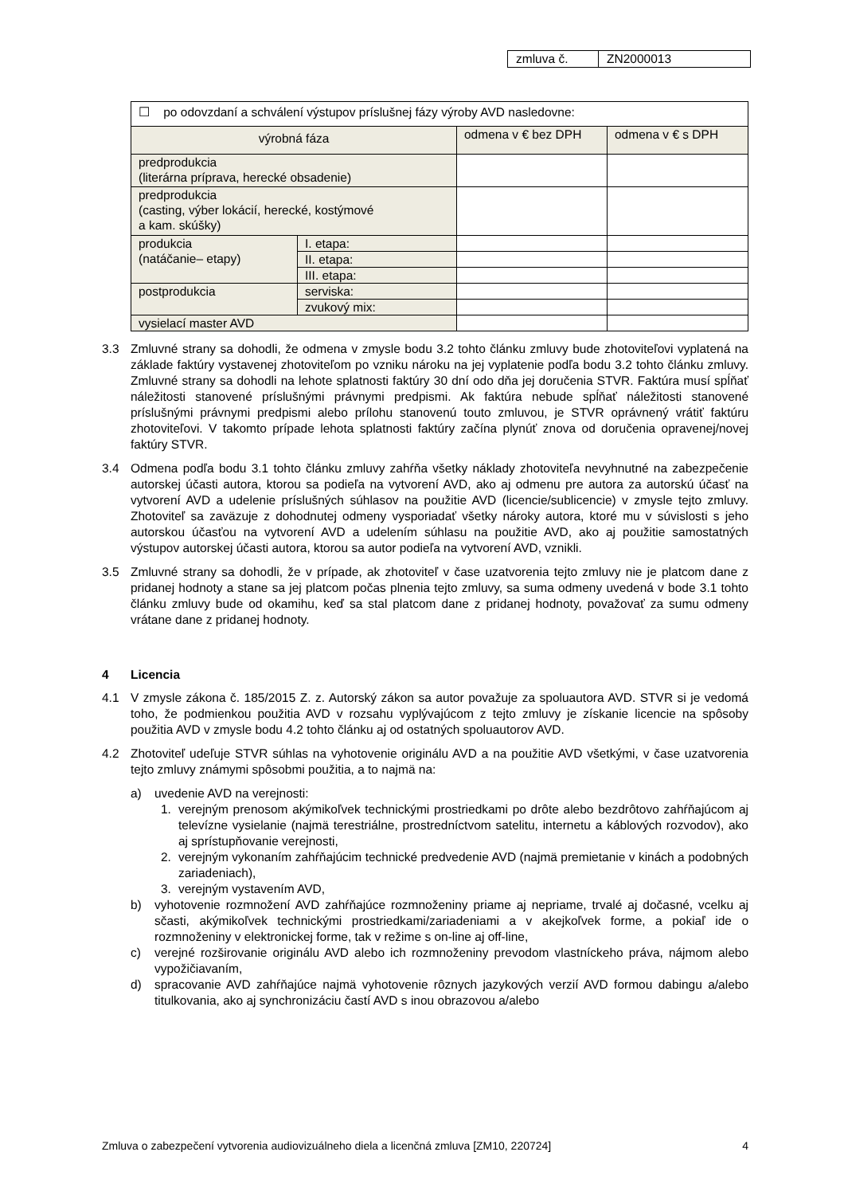| zmluva č. | ZN2000013 |
| ☐ po odovzdaní a schválení výstupov príslušnej fázy výroby AVD nasledovne: | | | |
| výrobná fáza | | odmena v € bez DPH | odmena v € s DPH |
| predprodukcia (literárna príprava, herecké obsadenie) | | | |
| predprodukcia (casting, výber lokácií, herecké, kostýmové a kam. skúšky) | | | |
| produkcia (natáčanie– etapy) | I. etapa: | | |
| | II. etapa: | | |
| | III. etapa: | | |
| postprodukcia | serviska: | | |
| | zvukový mix: | | |
| vysielací master AVD | | | |
3.3 Zmluvné strany sa dohodli, že odmena v zmysle bodu 3.2 tohto článku zmluvy bude zhotoviteľovi vyplatená na základe faktúry vystavenej zhotoviteľom po vzniku nároku na jej vyplatenie podľa bodu 3.2 tohto článku zmluvy. Zmluvné strany sa dohodli na lehote splatnosti faktúry 30 dní odo dňa jej doručenia STVR. Faktúra musí spĺňať náležitosti stanovené príslušnými právnymi predpismi. Ak faktúra nebude spĺňať náležitosti stanovené príslušnými právnymi predpismi alebo prílohu stanovenú touto zmluvou, je STVR oprávnený vrátiť faktúru zhotoviteľovi. V takomto prípade lehota splatnosti faktúry začína plynúť znova od doručenia opravenej/novej faktúry STVR.
3.4 Odmena podľa bodu 3.1 tohto článku zmluvy zahŕňa všetky náklady zhotoviteľa nevyhnutné na zabezpečenie autorskej účasti autora, ktorou sa podieľa na vytvorení AVD, ako aj odmenu pre autora za autorskú účasť na vytvorení AVD a udelenie príslušných súhlasov na použitie AVD (licencie/sublicencie) v zmysle tejto zmluvy. Zhotoviteľ sa zaväzuje z dohodnutej odmeny vysporiadať všetky nároky autora, ktoré mu v súvislosti s jeho autorskou účasťou na vytvorení AVD a udelením súhlasu na použitie AVD, ako aj použitie samostatných výstupov autorskej účasti autora, ktorou sa autor podieľa na vytvorení AVD, vznikli.
3.5 Zmluvné strany sa dohodli, že v prípade, ak zhotoviteľ v čase uzatvorenia tejto zmluvy nie je platcom dane z pridanej hodnoty a stane sa jej platcom počas plnenia tejto zmluvy, sa suma odmeny uvedená v bode 3.1 tohto článku zmluvy bude od okamihu, keď sa stal platcom dane z pridanej hodnoty, považovať za sumu odmeny vrátane dane z pridanej hodnoty.
4 Licencia
4.1 V zmysle zákona č. 185/2015 Z. z. Autorský zákon sa autor považuje za spoluautora AVD. STVR si je vedomá toho, že podmienkou použitia AVD v rozsahu vyplývajúcom z tejto zmluvy je získanie licencie na spôsoby použitia AVD v zmysle bodu 4.2 tohto článku aj od ostatných spoluautorov AVD.
4.2 Zhotoviteľ udeľuje STVR súhlas na vyhotovenie originálu AVD a na použitie AVD všetkými, v čase uzatvorenia tejto zmluvy známymi spôsobmi použitia, a to najmä na:
a) uvedenie AVD na verejnosti:
1. verejným prenosom akýmikoľvek technickými prostriedkami po drôte alebo bezdrôtovo zahŕňajúcom aj televízne vysielanie (najmä terestriálne, prostredníctvom satelitu, internetu a káblových rozvodov), ako aj sprístupňovanie verejnosti,
2. verejným vykonaním zahŕňajúcim technické predvedenie AVD (najmä premietanie v kinách a podobných zariadeniach),
3. verejným vystavením AVD,
b) vyhotovenie rozmnožení AVD zahŕňajúce rozmnoženiny priame aj nepriame, trvalé aj dočasné, vcelku aj sčasti, akýmikoľvek technickými prostriedkami/zariadeniami a v akejkoľvek forme, a pokiaľ ide o rozmnoženiny v elektronickej forme, tak v režime s on-line aj off-line,
c) verejné rozširovanie originálu AVD alebo ich rozmnoženiny prevodom vlastníckeho práva, nájmom alebo vypožičiavaním,
d) spracovanie AVD zahŕňajúce najmä vyhotovenie rôznych jazykových verzií AVD formou dabingu a/alebo titulkovania, ako aj synchronizáciu častí AVD s inou obrazovou a/alebo
Zmluva o zabezpečení vytvorenia audiovizuálneho diela a licenčná zmluva [ZM10, 220724] 4